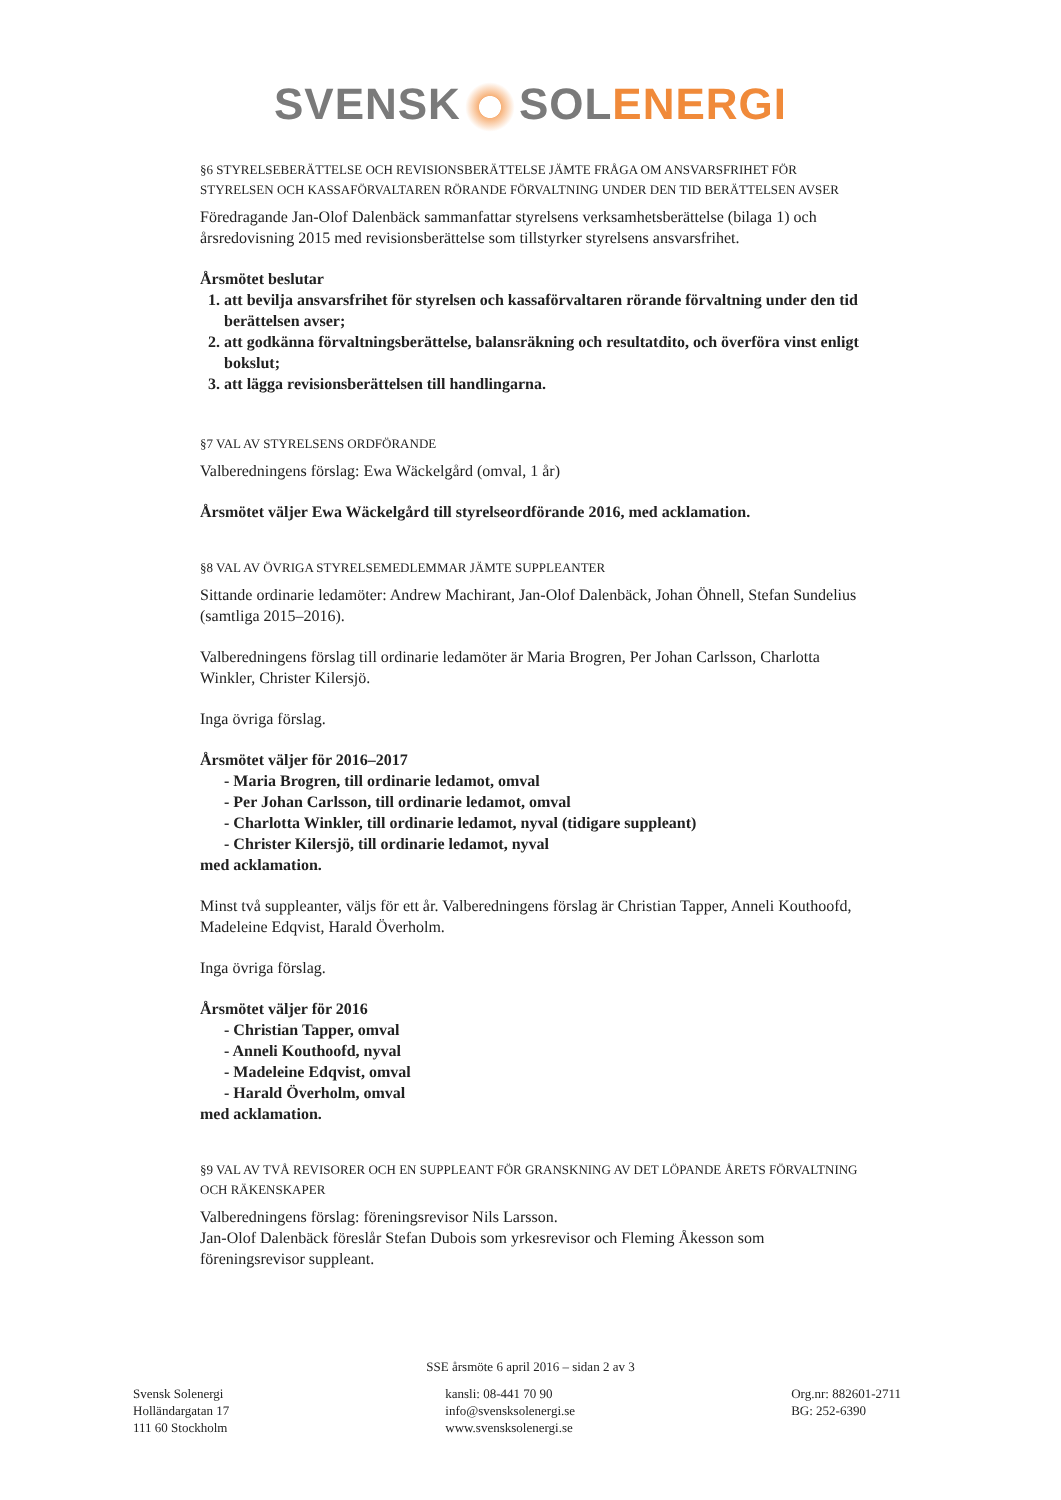SVENSK SOL ENERGI
§6 STYRELSEBERÄTTELSE OCH REVISIONSBERÄTTELSE JÄMTE FRÅGA OM ANSVARSFRIHET FÖR STYRELSEN OCH KASSAFÖRVALTAREN RÖRANDE FÖRVALTNING UNDER DEN TID BERÄTTELSEN AVSER
Föredragande Jan-Olof Dalenbäck sammanfattar styrelsens verksamhetsberättelse (bilaga 1) och årsredovisning 2015 med revisionsberättelse som tillstyrker styrelsens ansvarsfrihet.
Årsmötet beslutar
1. att bevilja ansvarsfrihet för styrelsen och kassaförvaltaren rörande förvaltning under den tid berättelsen avser;
2. att godkänna förvaltningsberättelse, balansräkning och resultatdito, och överföra vinst enligt bokslut;
3. att lägga revisionsberättelsen till handlingarna.
§7 VAL AV STYRELSENS ORDFÖRANDE
Valberedningens förslag: Ewa Wäckelgård (omval, 1 år)
Årsmötet väljer Ewa Wäckelgård till styrelseordförande 2016, med acklamation.
§8 VAL AV ÖVRIGA STYRELSEMEDLEMMAR JÄMTE SUPPLEANTER
Sittande ordinarie ledamöter: Andrew Machirant, Jan-Olof Dalenbäck, Johan Öhnell, Stefan Sundelius (samtliga 2015–2016).
Valberedningens förslag till ordinarie ledamöter är Maria Brogren, Per Johan Carlsson, Charlotta Winkler, Christer Kilersjö.
Inga övriga förslag.
Årsmötet väljer för 2016–2017
- Maria Brogren, till ordinarie ledamot, omval
- Per Johan Carlsson, till ordinarie ledamot, omval
- Charlotta Winkler, till ordinarie ledamot, nyval (tidigare suppleant)
- Christer Kilersjö, till ordinarie ledamot, nyval
med acklamation.
Minst två suppleanter, väljs för ett år. Valberedningens förslag är Christian Tapper, Anneli Kouthoofd, Madeleine Edqvist, Harald Överholm.
Inga övriga förslag.
Årsmötet väljer för 2016
- Christian Tapper, omval
- Anneli Kouthoofd, nyval
- Madeleine Edqvist, omval
- Harald Överholm, omval
med acklamation.
§9 VAL AV TVÅ REVISORER OCH EN SUPPLEANT FÖR GRANSKNING AV DET LÖPANDE ÅRETS FÖRVALTNING OCH RÄKENSKAPER
Valberedningens förslag: föreningsrevisor Nils Larsson.
Jan-Olof Dalenbäck föreslår Stefan Dubois som yrkesrevisor och Fleming Åkesson som föreningsrevisor suppleant.
SSE årsmöte 6 april 2016 – sidan 2 av 3
Svensk Solenergi
Holländargatan 17
111 60 Stockholm
kansli: 08-441 70 90
info@svensksolenergi.se
www.svensksolenergi.se
Org.nr: 882601-2711
BG: 252-6390